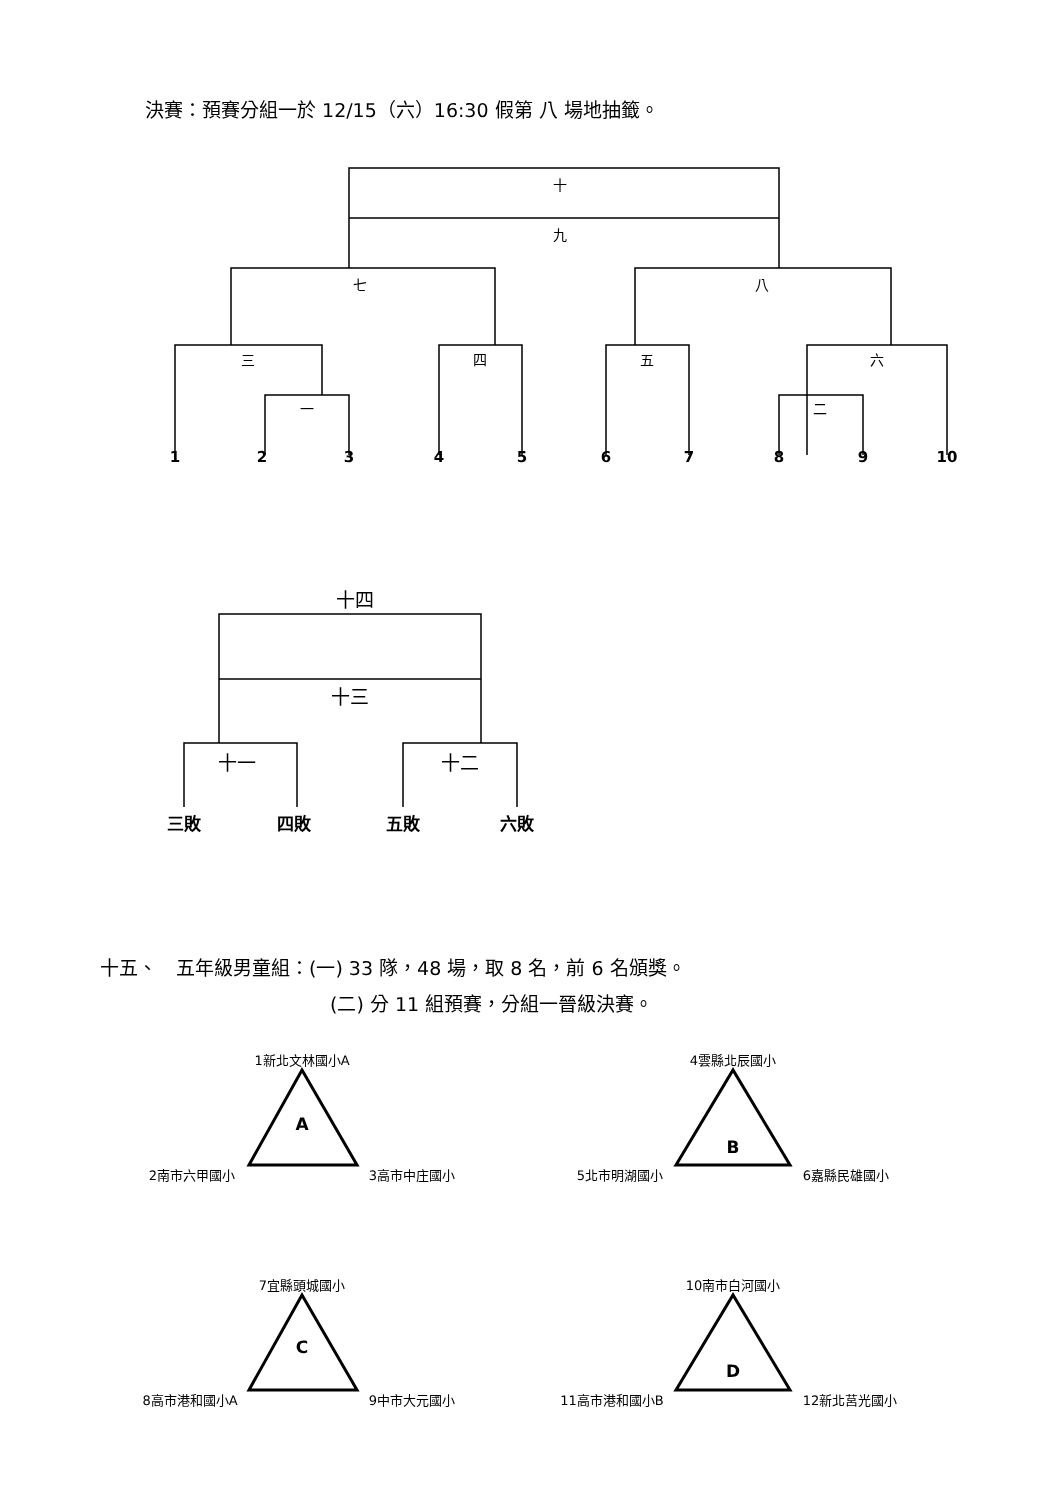決賽：預賽分組一於 12/15（六）16:30 假第 八 場地抽籤。
十
九
七
八
三
四
五
六
一
二
1
2
3
4
5
6
7
8
9
10
十四
十三
十一
十二
三敗
四敗
五敗
六敗
A
B
C
D
1新北文林國小A
2南市六甲國小
3高市中庄國小
4雲縣北辰國小
5北市明湖國小
6嘉縣民雄國小
7宜縣頭城國小
8高市港和國小A
9中市大元國小
10南市白河國小
11高市港和國小B
12新北莒光國小
十五、　五年級男童組：(一) 33 隊，48 場，取 8 名，前 6 名頒獎。
(二) 分 11 組預賽，分組一晉級決賽。